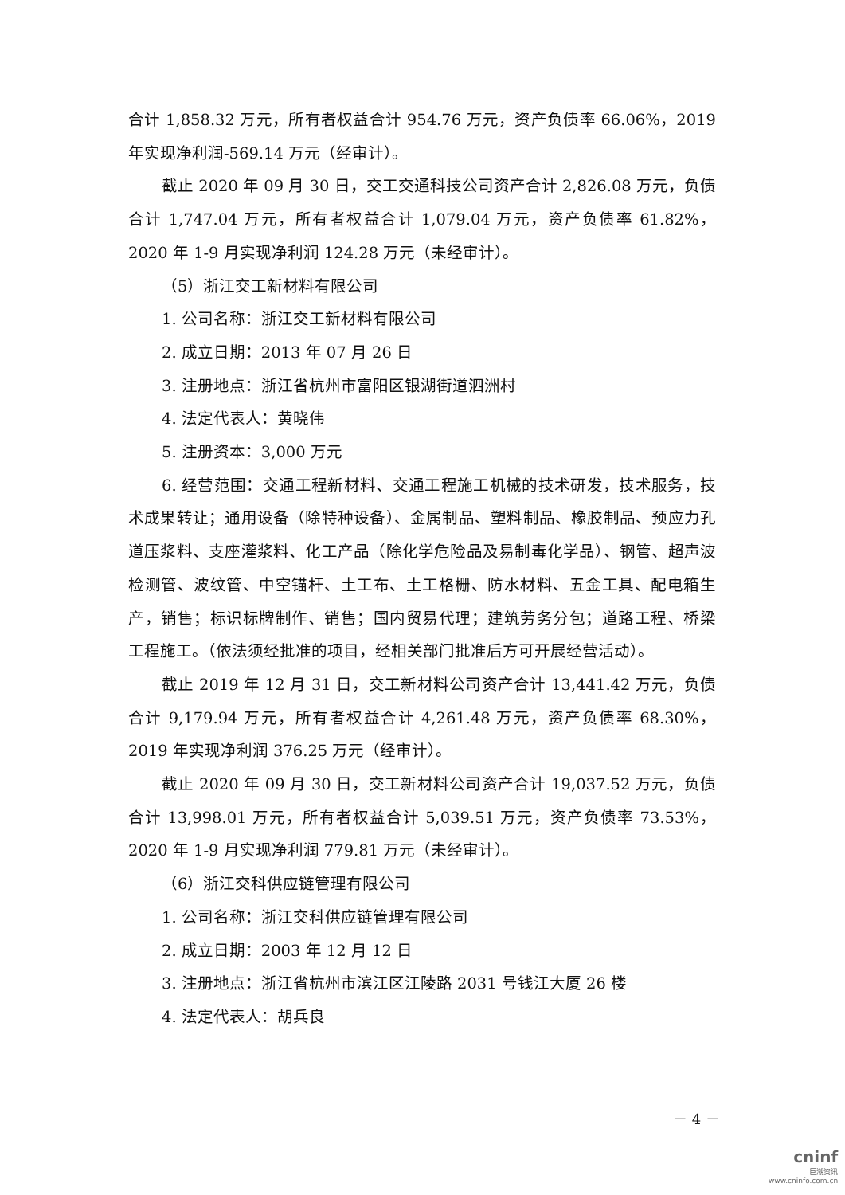合计 1,858.32 万元，所有者权益合计 954.76 万元，资产负债率 66.06%，2019 年实现净利润-569.14 万元（经审计）。
截止 2020 年 09 月 30 日，交工交通科技公司资产合计 2,826.08 万元，负债合计 1,747.04 万元，所有者权益合计 1,079.04 万元，资产负债率 61.82%，2020 年 1-9 月实现净利润 124.28 万元（未经审计）。
（5）浙江交工新材料有限公司
1. 公司名称：浙江交工新材料有限公司
2. 成立日期：2013 年 07 月 26 日
3. 注册地点：浙江省杭州市富阳区银湖街道泗洲村
4. 法定代表人：黄晓伟
5. 注册资本：3,000 万元
6. 经营范围：交通工程新材料、交通工程施工机械的技术研发，技术服务，技术成果转让；通用设备（除特种设备）、金属制品、塑料制品、橡胶制品、预应力孔道压浆料、支座灌浆料、化工产品（除化学危险品及易制毒化学品）、钢管、超声波检测管、波纹管、中空锚杆、土工布、土工格栅、防水材料、五金工具、配电箱生产，销售；标识标牌制作、销售；国内贸易代理；建筑劳务分包；道路工程、桥梁工程施工。（依法须经批准的项目，经相关部门批准后方可开展经营活动）。
截止 2019 年 12 月 31 日，交工新材料公司资产合计 13,441.42 万元，负债合计 9,179.94 万元，所有者权益合计 4,261.48 万元，资产负债率 68.30%，2019 年实现净利润 376.25 万元（经审计）。
截止 2020 年 09 月 30 日，交工新材料公司资产合计 19,037.52 万元，负债合计 13,998.01 万元，所有者权益合计 5,039.51 万元，资产负债率 73.53%，2020 年 1-9 月实现净利润 779.81 万元（未经审计）。
（6）浙江交科供应链管理有限公司
1. 公司名称：浙江交科供应链管理有限公司
2. 成立日期：2003 年 12 月 12 日
3. 注册地点：浙江省杭州市滨江区江陵路 2031 号钱江大厦 26 楼
4. 法定代表人：胡兵良
－ 4 －
cninf
巨潮资讯
www.cninfo.com.cn